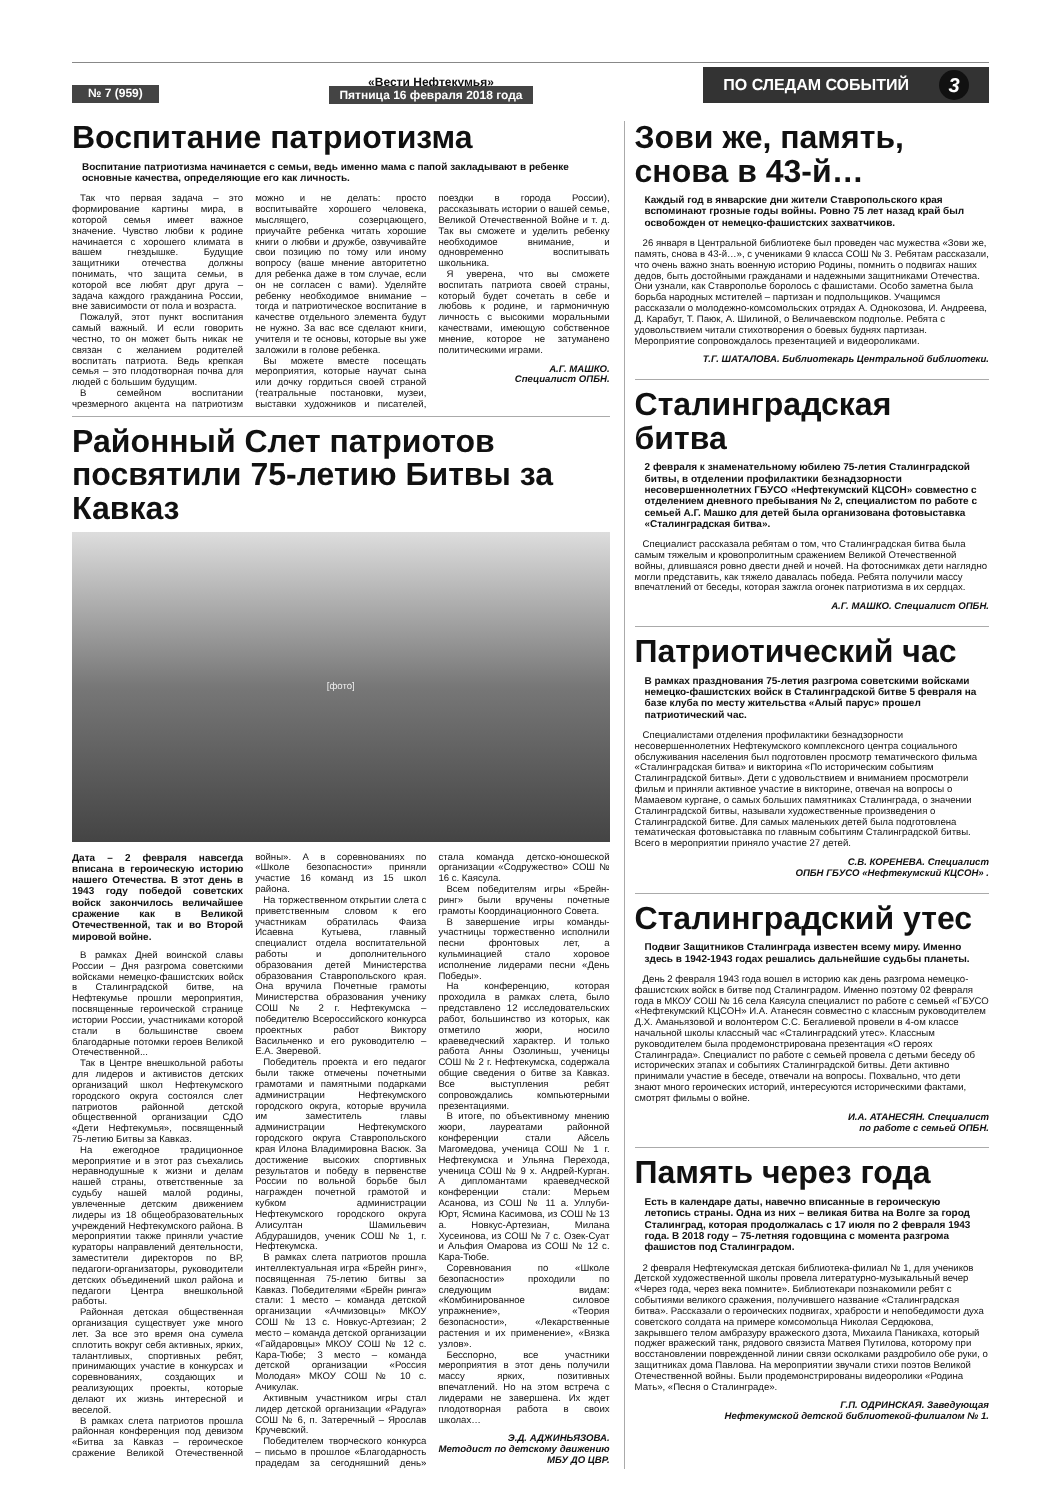№ 7 (959)
«Вести Нефтекумья»
Пятница 16 февраля 2018 года
ПО СЛЕДАМ СОБЫТИЙ 3
Воспитание патриотизма
Воспитание патриотизма начинается с семьи, ведь именно мама с папой закладывают в ребенке основные качества, определяющие его как личность.
Так что первая задача – это формирование картины мира, в которой семья имеет важное значение. Чувство любви к родине начинается с хорошего климата в вашем гнездышке. Будущие защитники отечества должны понимать, что защита семьи, в которой все любят друг друга – задача каждого гражданина России, вне зависимости от пола и возраста.
Пожалуй, этот пункт воспитания самый важный. И если говорить честно, то он может быть никак не связан с желанием родителей воспитать патриота. Ведь крепкая семья – это плодотворная почва для людей с большим будущим.
В семейном воспитании чрезмерного акцента на патриотизм можно и не делать: просто воспитывайте хорошего человека, мыслящего, созерцающего, приучайте ребенка читать хорошие книги о любви и дружбе, озвучивайте свои позицию по тому или иному вопросу (ваше мнение авторитетно для ребенка даже в том случае, если он не согласен с вами). Уделяйте ребенку необходимое внимание – тогда и патриотическое воспитание в качестве отдельного элемента будут не нужно. За вас все сделают книги, учителя и те основы, которые вы уже заложили в голове ребенка.
Вы можете вместе посещать мероприятия, которые научат сына или дочку гордиться своей страной (театральные постановки, музеи, выставки художников и писателей, поездки в города России), рассказывать истории о вашей семье, Великой Отечественной Войне и т. д. Так вы сможете и уделить ребенку необходимое внимание, и одновременно воспитывать школьника.
Я уверена, что вы сможете воспитать патриота своей страны, который будет сочетать в себе и любовь к родине, и гармоничную личность с высокими моральными качествами, имеющую собственное мнение, которое не затуманено политическими играми.
А.Г. МАШКО.
Специалист ОПБН.
Районный Слет патриотов посвятили 75-летию Битвы за Кавказ
[фото]
Дата – 2 февраля навсегда вписана в героическую историю нашего Отечества. В этот день в 1943 году победой советских войск закончилось величайшее сражение как в Великой Отечественной, так и во Второй мировой войне.
В рамках Дней воинской славы России – Дня разгрома советскими войсками немецко-фашистских войск в Сталинградской битве, на Нефтекумье прошли мероприятия, посвященные героической странице истории России, участниками которой стали в большинстве своем благодарные потомки героев Великой Отечественной...
Так в Центре внешкольной работы для лидеров и активистов детских организаций школ Нефтекумского городского округа состоялся слет патриотов районной детской общественной организации СДО «Дети Нефтекумья», посвященный 75-летию Битвы за Кавказ.
На ежегодное традиционное мероприятие и в этот раз съехались неравнодушные к жизни и делам нашей страны, ответственные за судьбу нашей малой родины, увлеченные детским движением лидеры из 18 общеобразовательных учреждений Нефтекумского района. В мероприятии также приняли участие кураторы направлений деятельности, заместители директоров по ВР, педагоги-организаторы, руководители детских объединений школ района и педагоги Центра внешкольной работы.
Районная детская общественная организация существует уже много лет. За все это время она сумела сплотить вокруг себя активных, ярких, талантливых, спортивных ребят, принимающих участие в конкурсах и соревнованиях, создающих и реализующих проекты, которые делают их жизнь интересной и веселой.
В рамках слета патриотов прошла районная конференция под девизом «Битва за Кавказ – героическое сражение Великой Отечественной войны». А в соревнованиях по «Школе безопасности» приняли участие 16 команд из 15 школ района.
На торжественном открытии слета с приветственным словом к его участникам обратилась Фаиза Исаевна Кутыева, главный специалист отдела воспитательной работы и дополнительного образования детей Министерства образования Ставропольского края. Она вручила Почетные грамоты Министерства образования ученику СОШ № 2 г. Нефтекумска – победителю Всероссийского конкурса проектных работ Виктору Васильченко и его руководителю – Е.А. Зверевой.
Победитель проекта и его педагог были также отмечены почетными грамотами и памятными подарками администрации Нефтекумского городского округа, которые вручила им заместитель главы администрации Нефтекумского городского округа Ставропольского края Илона Владимировна Васюк. За достижение высоких спортивных результатов и победу в первенстве России по вольной борьбе был награжден почетной грамотой и кубком администрации Нефтекумского городского округа Алисултан Шамильевич Абдурашидов, ученик СОШ № 1, г. Нефтекумска.
В рамках слета патриотов прошла интеллектуальная игра «Брейн ринг», посвященная 75-летию битвы за Кавказ. Победителями «Брейн ринга» стали: 1 место – команда детской организации «Ачмизовцы» МКОУ СОШ № 13 с. Новкус-Артезиан; 2 место – команда детской организации «Гайдаровцы» МКОУ СОШ № 12 с. Кара-Тюбе; 3 место – команда детской организации «Россия Молодая» МКОУ СОШ № 10 с. Ачикулак.
Активным участником игры стал лидер детской организации «Радуга» СОШ № 6, п. Затеречный – Ярослав Кручевский.
Победителем творческого конкурса – письмо в прошлое «Благодарность прадедам за сегодняшний день» стала команда детско-юношеской организации «Содружество» СОШ № 16 с. Каясула.
Всем победителям игры «Брейн-ринг» были вручены почетные грамоты Координационного Совета.
В завершение игры команды-участницы торжественно исполнили песни фронтовых лет, а кульминацией стало хоровое исполнение лидерами песни «День Победы».
На конференцию, которая проходила в рамках слета, было представлено 12 исследовательских работ, большинство из которых, как отметило жюри, носило краеведческий характер. И только работа Анны Озолиньш, ученицы СОШ № 2 г. Нефтекумска, содержала общие сведения о битве за Кавказ. Все выступления ребят сопровождались компьютерными презентациями.
В итоге, по объективному мнению жюри, лауреатами районной конференции стали Айсель Магомедова, ученица СОШ № 1 г. Нефтекумска и Ульяна Перехода, ученица СОШ № 9 х. Андрей-Курган. А дипломантами краеведческой конференции стали: Мерьем Асанова, из СОШ № 11 а. Уллуби-Юрт, Ясмина Касимова, из СОШ № 13 а. Новкус-Артезиан, Милана Хусеинова, из СОШ № 7 с. Озек-Суат и Альфия Омарова из СОШ № 12 с. Кара-Тюбе.
Соревнования по «Школе безопасности» проходили по следующим видам: «Комбинированное силовое упражнение», «Теория безопасности», «Лекарственные растения и их применение», «Вязка узлов».
Бесспорно, все участники мероприятия в этот день получили массу ярких, позитивных впечатлений. Но на этом встреча с лидерами не завершена. Их ждет плодотворная работа в своих школах…
Э.Д. АДЖИНЬЯЗОВА.
Методист по детскому движению МБУ ДО ЦВР.
Зови же, память, снова в 43-й…
Каждый год в январские дни жители Ставропольского края вспоминают грозные годы войны. Ровно 75 лет назад край был освобожден от немецко-фашистских захватчиков.
26 января в Центральной библиотеке был проведен час мужества «Зови же, память, снова в 43-й…», с учениками 9 класса СОШ № 3. Ребятам рассказали, что очень важно знать военную историю Родины, помнить о подвигах наших дедов, быть достойными гражданами и надежными защитниками Отечества. Они узнали, как Ставрополье боролось с фашистами. Особо заметна была борьба народных мстителей – партизан и подпольщиков. Учащимся рассказали о молодежно-комсомольских отрядах А. Однокозова, И. Андреева, Д. Карабут, Т. Паюк, А. Шилиной, о Величаевском подполье. Ребята с удовольствием читали стихотворения о боевых буднях партизан. Мероприятие сопровождалось презентацией и видеороликами.
Т.Г. ШАТАЛОВА. Библиотекарь Центральной библиотеки.
Сталинградская битва
2 февраля к знаменательному юбилею 75-летия Сталинградской битвы, в отделении профилактики безнадзорности несовершеннолетних ГБУСО «Нефтекумский КЦСОН» совместно с отделением дневного пребывания № 2, специалистом по работе с семьей А.Г. Машко для детей была организована фотовыставка «Сталинградская битва».
Специалист рассказала ребятам о том, что Сталинградская битва была самым тяжелым и кровопролитным сражением Великой Отечественной войны, длившаяся ровно двести дней и ночей. На фотоснимках дети наглядно могли представить, как тяжело давалась победа. Ребята получили массу впечатлений от беседы, которая зажгла огонек патриотизма в их сердцах.
А.Г. МАШКО. Специалист ОПБН.
Патриотический час
В рамках празднования 75-летия разгрома советскими войсками немецко-фашистских войск в Сталинградской битве 5 февраля на базе клуба по месту жительства «Алый парус» прошел патриотический час.
Специалистами отделения профилактики безнадзорности несовершеннолетних Нефтекумского комплексного центра социального обслуживания населения был подготовлен просмотр тематического фильма «Сталинградская битва» и викторина «По историческим событиям Сталинградской битвы». Дети с удовольствием и вниманием просмотрели фильм и приняли активное участие в викторине, отвечая на вопросы о Мамаевом кургане, о самых больших памятниках Сталинграда, о значении Сталинградской битвы, называли художественные произведения о Сталинградской битве. Для самых маленьких детей была подготовлена тематическая фотовыставка по главным событиям Сталинградской битвы. Всего в мероприятии приняло участие 27 детей.
С.В. КОРЕНЕВА. Специалист
ОПБН ГБУСО «Нефтекумский КЦСОН» .
Сталинградский утес
Подвиг Защитников Сталинграда известен всему миру. Именно здесь в 1942-1943 годах решались дальнейшие судьбы планеты.
День 2 февраля 1943 года вошел в историю как день разгрома немецко-фашистских войск в битве под Сталинградом. Именно поэтому 02 февраля года в МКОУ СОШ № 16 села Каясула специалист по работе с семьей «ГБУСО «Нефтекумский КЦСОН» И.А. Атанесян совместно с классным руководителем Д.Х. Аманьязовой и волонтером С.С. Бегалиевой провели в 4-ом классе начальной школы классный час «Сталинградский утес». Классным руководителем была продемонстрирована презентация «О героях Сталинграда». Специалист по работе с семьей провела с детьми беседу об исторических этапах и событиях Сталинградской битвы. Дети активно принимали участие в беседе, отвечали на вопросы. Похвально, что дети знают много героических историй, интересуются историческими фактами, смотрят фильмы о войне.
И.А. АТАНЕСЯН. Специалист
по работе с семьей ОПБН.
Память через года
Есть в календаре даты, навечно вписанные в героическую летопись страны. Одна из них – великая битва на Волге за город Сталинград, которая продолжалась с 17 июля по 2 февраля 1943 года. В 2018 году – 75-летняя годовщина с момента разгрома фашистов под Сталинградом.
2 февраля Нефтекумская детская библиотека-филиал № 1, для учеников Детской художественной школы провела литературно-музыкальный вечер «Через года, через века помните». Библиотекари познакомили ребят с событиями великого сражения, получившего название «Сталинградская битва». Рассказали о героических подвигах, храбрости и непобедимости духа советского солдата на примере комсомольца Николая Сердюкова, закрывшего телом амбразуру вражеского дзота, Михаила Паникаха, который поджег вражеский танк, рядового связиста Матвея Путилова, которому при восстановлении поврежденной линии связи осколками раздробило обе руки, о защитниках дома Павлова. На мероприятии звучали стихи поэтов Великой Отечественной войны. Были продемонстрированы видеоролики «Родина Мать», «Песня о Сталинграде».
Г.П. ОДРИНСКАЯ. Заведующая
Нефтекумской детской библиотекой-филиалом № 1.